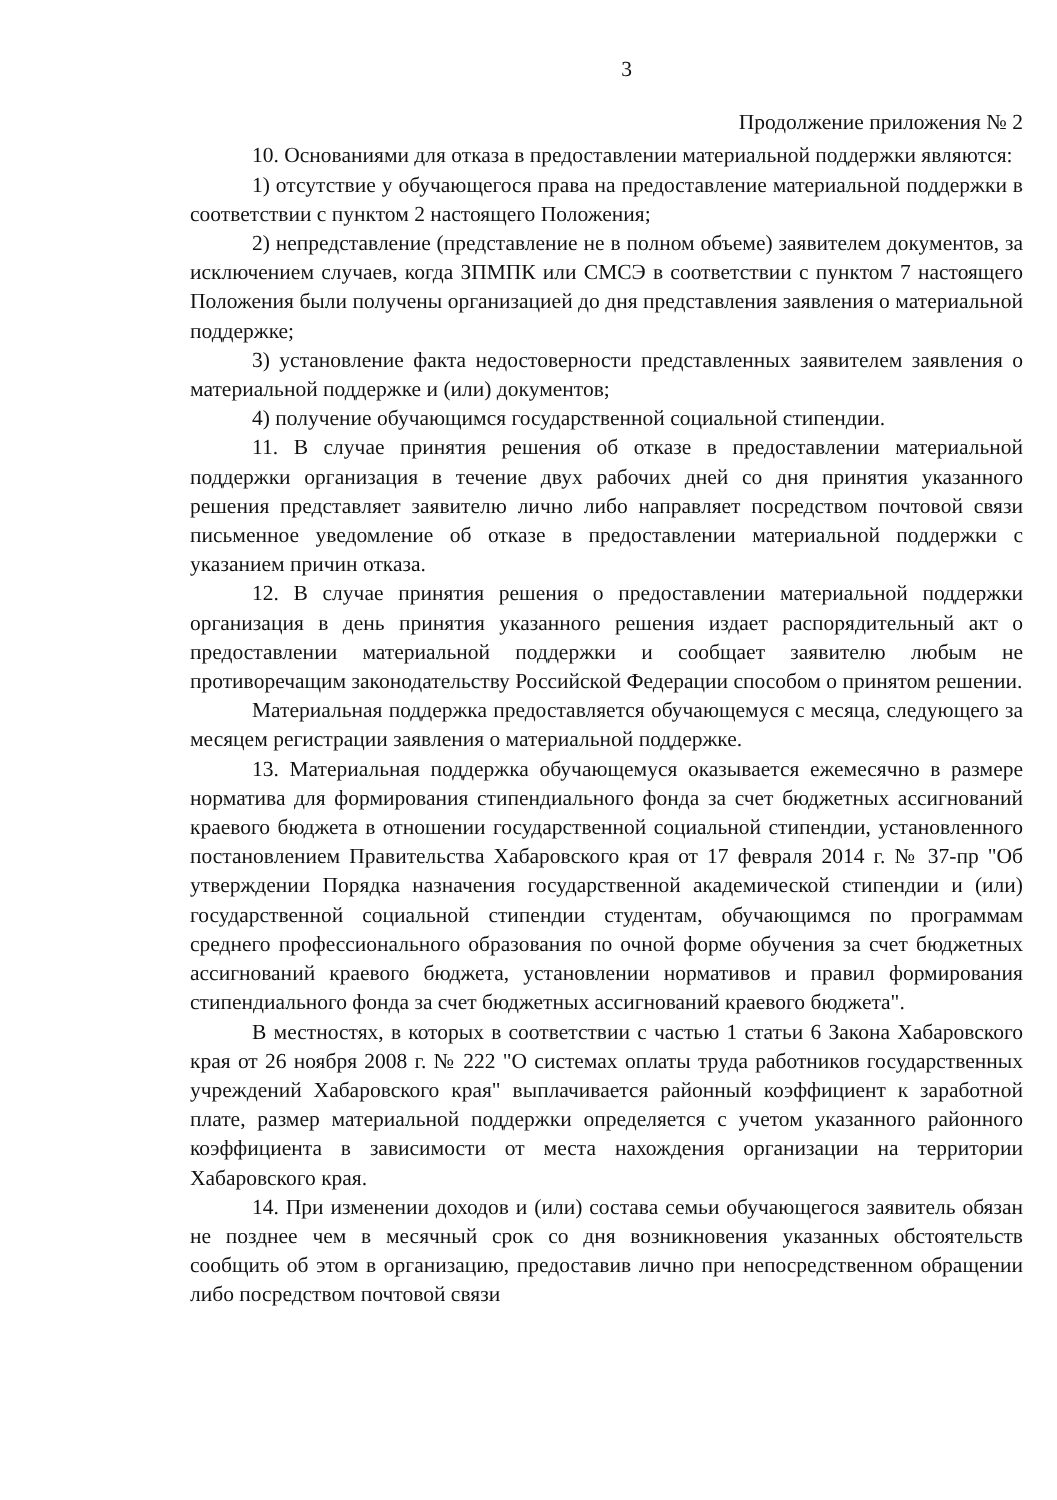3
Продолжение приложения № 2
10. Основаниями для отказа в предоставлении материальной поддержки являются:
1) отсутствие у обучающегося права на предоставление материальной поддержки в соответствии с пунктом 2 настоящего Положения;
2) непредставление (представление не в полном объеме) заявителем документов, за исключением случаев, когда ЗПМПК или СМСЭ в соответствии с пунктом 7 настоящего Положения были получены организацией до дня представления заявления о материальной поддержке;
3) установление факта недостоверности представленных заявителем заявления о материальной поддержке и (или) документов;
4) получение обучающимся государственной социальной стипендии.
11. В случае принятия решения об отказе в предоставлении материальной поддержки организация в течение двух рабочих дней со дня принятия указанного решения представляет заявителю лично либо направляет посредством почтовой связи письменное уведомление об отказе в предоставлении материальной поддержки с указанием причин отказа.
12. В случае принятия решения о предоставлении материальной поддержки организация в день принятия указанного решения издает распорядительный акт о предоставлении материальной поддержки и сообщает заявителю любым не противоречащим законодательству Российской Федерации способом о принятом решении.
Материальная поддержка предоставляется обучающемуся с месяца, следующего за месяцем регистрации заявления о материальной поддержке.
13. Материальная поддержка обучающемуся оказывается ежемесячно в размере норматива для формирования стипендиального фонда за счет бюджетных ассигнований краевого бюджета в отношении государственной социальной стипендии, установленного постановлением Правительства Хабаровского края от 17 февраля 2014 г. № 37-пр "Об утверждении Порядка назначения государственной академической стипендии и (или) государственной социальной стипендии студентам, обучающимся по программам среднего профессионального образования по очной форме обучения за счет бюджетных ассигнований краевого бюджета, установлении нормативов и правил формирования стипендиального фонда за счет бюджетных ассигнований краевого бюджета".
В местностях, в которых в соответствии с частью 1 статьи 6 Закона Хабаровского края от 26 ноября 2008 г. № 222 "О системах оплаты труда работников государственных учреждений Хабаровского края" выплачивается районный коэффициент к заработной плате, размер материальной поддержки определяется с учетом указанного районного коэффициента в зависимости от места нахождения организации на территории Хабаровского края.
14. При изменении доходов и (или) состава семьи обучающегося заявитель обязан не позднее чем в месячный срок со дня возникновения указанных обстоятельств сообщить об этом в организацию, предоставив лично при непосредственном обращении либо посредством почтовой связи